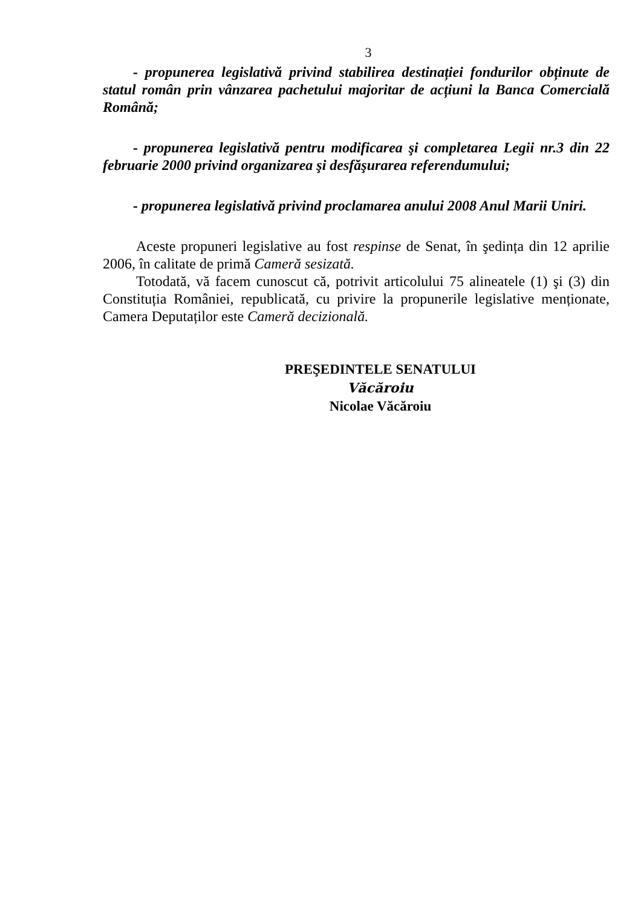3
- propunerea legislativă privind stabilirea destinației fondurilor obținute de statul român prin vânzarea pachetului majoritar de acțiuni la Banca Comercială Română;
- propunerea legislativă pentru modificarea şi completarea Legii nr.3 din 22 februarie 2000 privind organizarea şi desfăşurarea referendumului;
- propunerea legislativă privind proclamarea anului 2008 Anul Marii Uniri.
Aceste propuneri legislative au fost respinse de Senat, în şedința din 12 aprilie 2006, în calitate de primă Cameră sesizată.
Totodată, vă facem cunoscut că, potrivit articolului 75 alineatele (1) şi (3) din Constituția României, republicată, cu privire la propunerile legislative menționate, Camera Deputaților este Cameră decizională.
PREŞEDINTELE SENATULUI
Văcăroiu
Nicolae Văcăroiu